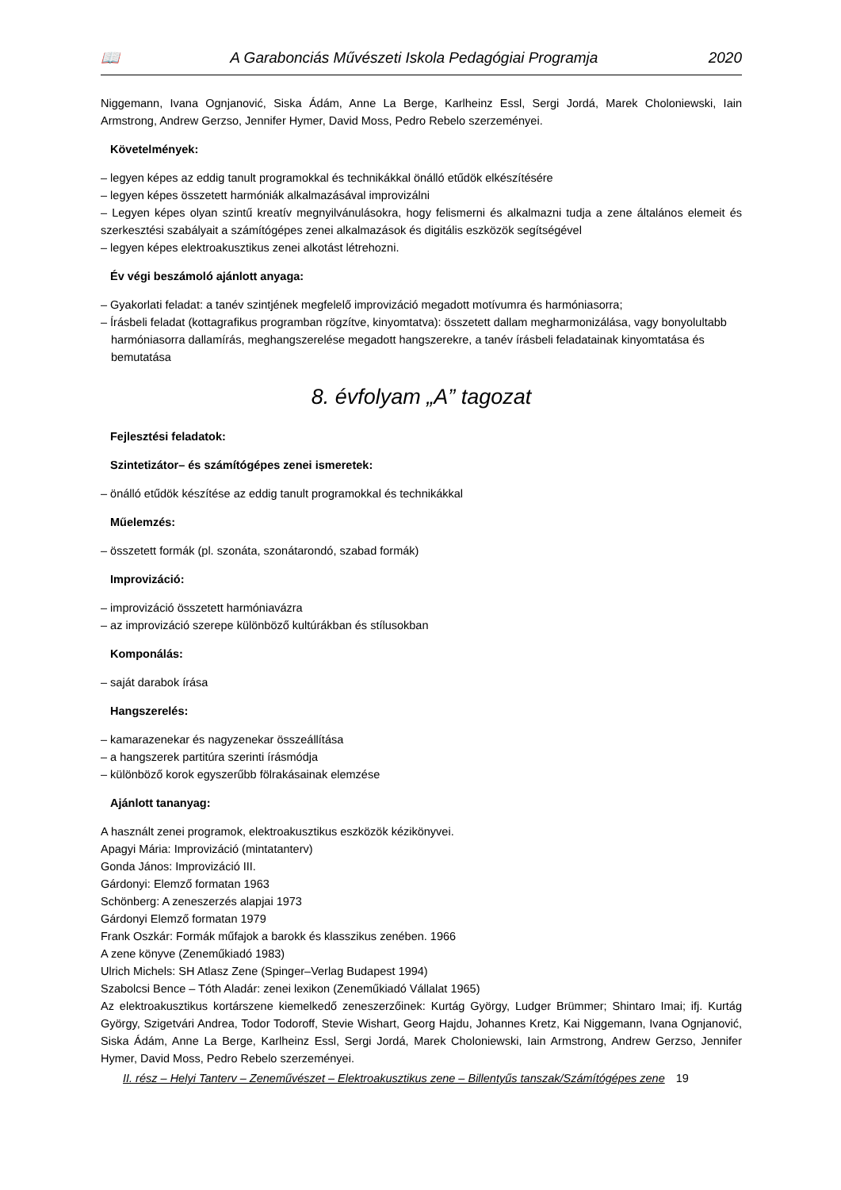📖 A Garabonciás Művészeti Iskola Pedagógiai Programja 2020
Niggemann, Ivana Ognjanović, Siska Ádám, Anne La Berge, Karlheinz Essl, Sergi Jordá, Marek Choloniewski, Iain Armstrong, Andrew Gerzso, Jennifer Hymer, David Moss, Pedro Rebelo szerzeményei.
Követelmények:
– legyen képes az eddig tanult programokkal és technikákkal önálló etűdök elkészítésére
– legyen képes összetett harmóniák alkalmazásával improvizálni
– Legyen képes olyan szintű kreatív megnyilvánulásokra, hogy felismerni és alkalmazni tudja a zene általános elemeit és szerkesztési szabályait a számítógépes zenei alkalmazások és digitális eszközök segítségével
– legyen képes elektroakusztikus zenei alkotást létrehozni.
Év végi beszámoló ajánlott anyaga:
– Gyakorlati feladat: a tanév szintjének megfelelő improvizáció megadott motívumra és harmóniasorra;
– Írásbeli feladat (kottagrafikus programban rögzítve, kinyomtatva): összetett dallam megharmonizálása, vagy bonyolultabb harmóniasorra dallamírás, meghangszerelése megadott hangszerekre, a tanév írásbeli feladatainak kinyomtatása és bemutatása
8. évfolyam „A” tagozat
Fejlesztési feladatok:
Szintetizátor– és számítógépes zenei ismeretek:
– önálló etűdök készítése az eddig tanult programokkal és technikákkal
Műelemzés:
– összetett formák (pl. szonáta, szonátarondó, szabad formák)
Improvizáció:
– improvizáció összetett harmóniavázra
– az improvizáció szerepe különböző kultúrákban és stílusokban
Komponálás:
– saját darabok írása
Hangszerelés:
– kamarazenekar és nagyzenekar összeállítása
– a hangszerek partitúra szerinti írásmódja
– különböző korok egyszerűbb fölrakásainak elemzése
Ajánlott tananyag:
A használt zenei programok, elektroakusztikus eszközök kézikönyvei.
Apagyi Mária: Improvizáció (mintatanterv)
Gonda János: Improvizáció III.
Gárdonyi: Elemző formatan 1963
Schönberg: A zeneszerzés alapjai 1973
Gárdonyi Elemző formatan 1979
Frank Oszkár: Formák műfajok a barokk és klasszikus zenében. 1966
A zene könyve (Zeneműkiadó 1983)
Ulrich Michels: SH Atlasz Zene (Spinger–Verlag Budapest 1994)
Szabolcsi Bence – Tóth Aladár: zenei lexikon (Zeneműkiadó Vállalat 1965)
Az elektroakusztikus kortárszene kiemelkedő zeneszerzőinek: Kurtág György, Ludger Brümmer; Shintaro Imai; ifj. Kurtág György, Szigetvári Andrea, Todor Todoroff, Stevie Wishart, Georg Hajdu, Johannes Kretz, Kai Niggemann, Ivana Ognjanović, Siska Ádám, Anne La Berge, Karlheinz Essl, Sergi Jordá, Marek Choloniewski, Iain Armstrong, Andrew Gerzso, Jennifer Hymer, David Moss, Pedro Rebelo szerzeményei.
II. rész – Helyi Tanterv – Zeneművészet – Elektroakusztikus zene – Billentyűs tanszak/Számítógépes zene 19